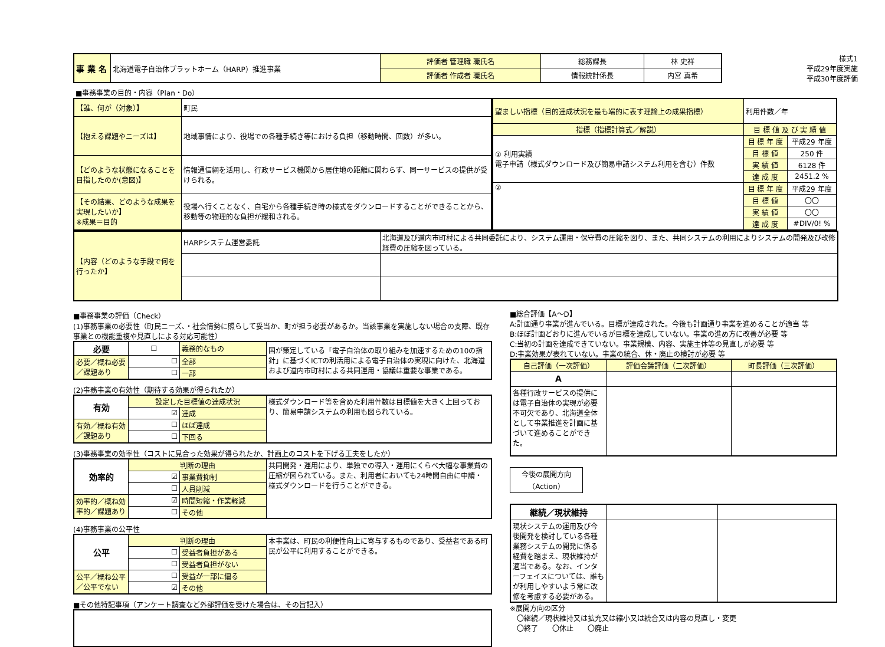| 事 業 名 | 北海道電子自治体プラットホーム（HARP）推進事業 | 評価者 管理職 職氏名 | 総務課長 | 林 史祥 |
| | | 評価者 作成者 職氏名 | 情報統計係長 | 内宮 真希 |
様式1
平成29年度実施
平成30年度評価
■事務事業の目的・内容（Plan・Do）
| 【誰、何が（対象）】 | 町民 |
| 【抱える課題やニーズは】 | 地域事情により、役場での各種手続き等における負担（移動時間、回数）が多い。 |
| 【どのような状態になることを目指したのか(意図)】 | 情報通信網を活用し、行政サービス機関から居住地の距離に関わらず、同一サービスの提供が受けられる。 |
| 【その結果、どのような成果を実現したいか】 ※成果＝目的 | 役場へ行くことなく、自宅から各種手続き時の様式をダウンロードすることができることから、移動等の物理的な負担が緩和される。 |
| 望ましい指標（目的達成状況を最も端的に表す理論上の成果指標） | 利用件数／年 | |
| 指標（指標計算式／解説） | 目 標 値 及 び 実 績 値 | |
| ① 利用実績 電子申請（様式ダウンロード及び簡易申請システム利用を含む）件数 | 目 標 年 度 | 平成29 年度 |
| | 目 標 値 | 250 件 |
| | 実 績 値 | 6128 件 |
| | 達 成 度 | 2451.2 % |
| ② | 目 標 年 度 | 平成29 年度 |
| | 目 標 値 | 〇〇 |
| | 実 績 値 | 〇〇 |
| | 達 成 度 | #DIV/0! % |
| 【内容（どのような手段で何を行ったか】 | HARPシステム運営委託 | 北海道及び道内市町村による共同委託により、システム運用・保守費の圧縮を図り、また、共同システムの利用によりシステムの開発及び改修経費の圧縮を図っている。 |
■事務事業の評価（Check）
(1)事務事業の必要性（町民ニーズ、・社会情勢に照らして妥当か、町が担う必要があるか。当該事業を実施しない場合の支障、既存事業との機能重複や見直しによる対応可能性）
| 必要 | ☐ | 義務的なもの | 国が策定している「電子自治体の取り組みを加速するための10の指針」に基づくICTの利活用による電子自治体の実現に向けた、北海道および道内市町村による共同運用・協議は重要な事業である。 |
| 必要／概ね必要／課題あり | ☐ | 全部 | |
| | ☐ | 一部 | |
(2)事務事業の有効性（期待する効果が得られたか）
| 有効 | 設定した目標値の達成状況 | | 様式ダウンロード等を含めた利用件数は目標値を大きく上回っており、簡易申請システムの利用も図られている。 |
| | ☑ | 達成 | |
| 有効／概ね有効／課題あり | ☐ | ほぼ達成 | |
| | ☐ | 下回る | |
(3)事務事業の効率性（コストに見合った効果が得られたか、計画上のコストを下げる工夫をしたか）
| 効率的 | 判断の理由 | | 共同開発・運用により、単独での導入・運用にくらべ大幅な事業費の圧縮が図られている。また、利用者においても24時間自由に申請・様式ダウンロードを行うことができる。 |
| | ☑ | 事業費抑制 | |
| | ☐ | 人員削減 | |
| 効率的／概ね効率的／課題あり | ☑ | 時間短縮・作業軽減 | |
| | ☐ | その他 | |
(4)事務事業の公平性
| 公平 | 判断の理由 | | 本事業は、町民の利便性向上に寄与するものであり、受益者である町民が公平に利用することができる。 |
| | ☐ | 受益者負担がある | |
| | ☐ | 受益者負担がない | |
| 公平／概ね公平／公平でない | ☐ | 受益が一部に偏る | |
| | ☑ | その他 | |
■その他特記事項（アンケート調査など外部評価を受けた場合は、その旨記入）
■総合評価【A～D】
A:計画通り事業が進んでいる。目標が達成された。今後も計画通り事業を進めることが適当 等
B:ほぼ計画どおりに進んでいるが目標を達成していない。事業の進め方に改善が必要 等
C:当初の計画を達成できていない。事業規模、内容、実施主体等の見直しが必要 等
D:事業効果が表れていない。事業の統合、休・廃止の検討が必要 等
| 自己評価（一次評価） | 評価会議評価（二次評価） | 町長評価（三次評価） |
| A | | |
| 各種行政サービスの提供には電子自治体の実現が必要不可欠であり、北海道全体として事業推進を計画に基づいて進めることができた。 | | |
今後の展開方向
（Action）
| 継続／現状維持 | | |
| 現状システムの運用及び今後開発を検討している各種業務システムの開発に係る経費を踏まえ、現状維持が適当である。なお、インターフェイスについては、誰もが利用しやすいよう常に改修を考慮する必要がある。 | | |
※展開方向の区分
　〇継続／現状維持又は拡充又は縮小又は統合又は内容の見直し・変更
　〇終了　　〇休止　　〇廃止